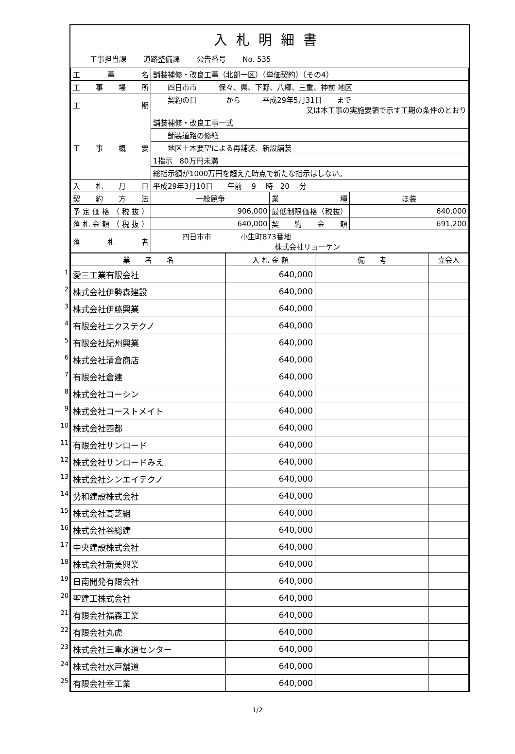入札明細書
工事担当課 道路整備課 公告番号 No. 535
| 工事名 | 舗装補修・改良工事（北部一区）（単価契約）（その4） | | |
| 工事場所 | 四日市市 保々、県、下野、八郷、三重、神前 地区 | | |
| 工期 | 契約の日 から 平成29年5月31日 まで 又は本工事の実施要領で示す工期の条件のとおり | | |
| 工事概要 | 舗装補修・改良工事一式 | | |
| | 舗装道路の修繕 | | |
| | 地区土木要望による再舗装、新設舗装 | | |
| | 1指示 80万円未満 | | |
| | 総指示額が1000万円を超えた時点で新たな指示はしない。 | | |
| 入札月日 | 平成29年3月10日 午前 9 時 20 分 | | |
| 契約方法 | 一般競争 | 業種 | ほ装 |
| 予定価格（税抜） | 906,000 | 最低制限価格（税抜） | 640,000 |
| 落札金額（税抜） | 640,000 | 契約金額 | 691,200 |
| 落札者 | 四日市市 小生町873番地 株式会社リョーケン | | |
| 業 者 名 | 入 札 金 額 | 備 考 | 立会人 |
| --- | --- | --- | --- |
| 1 愛三工業有限会社 | 640,000 | | |
| 2 株式会社伊勢森建設 | 640,000 | | |
| 3 株式会社伊藤興業 | 640,000 | | |
| 4 有限会社エクステクノ | 640,000 | | |
| 5 有限会社紀州興業 | 640,000 | | |
| 6 株式会社清倉商店 | 640,000 | | |
| 7 有限会社倉建 | 640,000 | | |
| 8 株式会社コーシン | 640,000 | | |
| 9 株式会社コーストメイト | 640,000 | | |
| 10 株式会社西都 | 640,000 | | |
| 11 有限会社サンロード | 640,000 | | |
| 12 株式会社サンロードみえ | 640,000 | | |
| 13 株式会社シンエイテクノ | 640,000 | | |
| 14 勢和建設株式会社 | 640,000 | | |
| 15 株式会社高芝組 | 640,000 | | |
| 16 株式会社谷総建 | 640,000 | | |
| 17 中央建設株式会社 | 640,000 | | |
| 18 株式会社新美興業 | 640,000 | | |
| 19 日南開発有限会社 | 640,000 | | |
| 20 聖建工株式会社 | 640,000 | | |
| 21 有限会社福森工業 | 640,000 | | |
| 22 有限会社丸虎 | 640,000 | | |
| 23 株式会社三重水道センター | 640,000 | | |
| 24 株式会社水戸舗道 | 640,000 | | |
| 25 有限会社幸工業 | 640,000 | | |
1/2